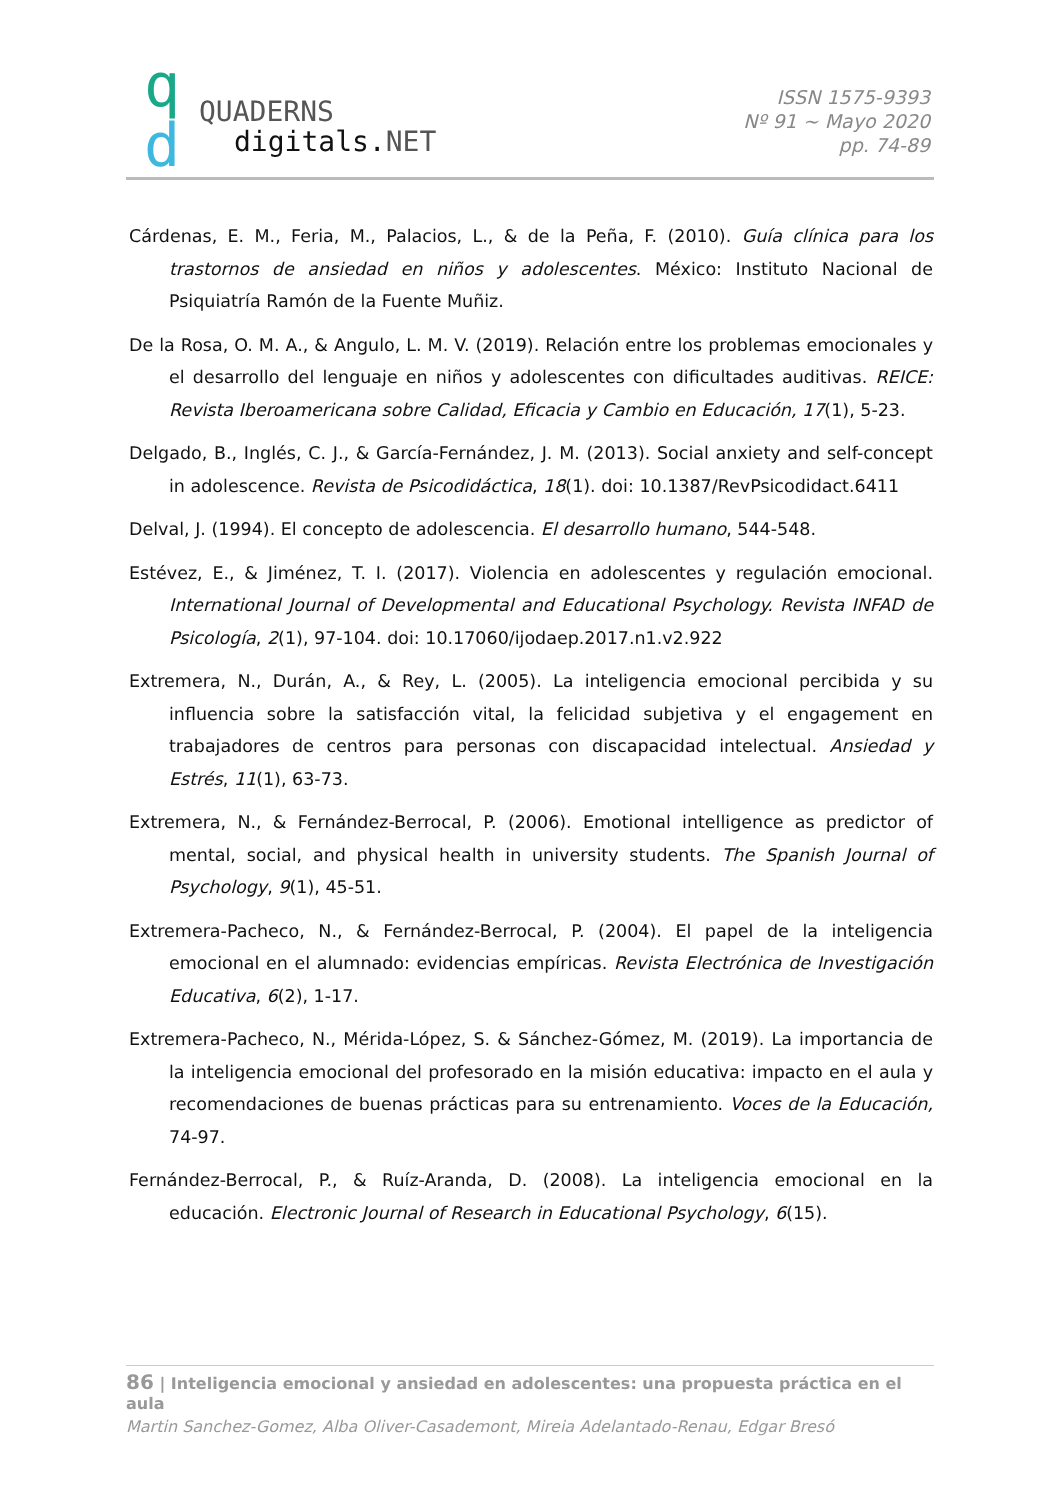q
d QUADERNS
digitals.NET
ISSN 1575-9393
Nº 91 ~ Mayo 2020
pp. 74-89
Cárdenas, E. M., Feria, M., Palacios, L., & de la Peña, F. (2010). Guía clínica para los trastornos de ansiedad en niños y adolescentes. México: Instituto Nacional de Psiquiatría Ramón de la Fuente Muñiz.
De la Rosa, O. M. A., & Angulo, L. M. V. (2019). Relación entre los problemas emocionales y el desarrollo del lenguaje en niños y adolescentes con dificultades auditivas. REICE: Revista Iberoamericana sobre Calidad, Eficacia y Cambio en Educación, 17(1), 5-23.
Delgado, B., Inglés, C. J., & García-Fernández, J. M. (2013). Social anxiety and self-concept in adolescence. Revista de Psicodidáctica, 18(1). doi: 10.1387/RevPsicodidact.6411
Delval, J. (1994). El concepto de adolescencia. El desarrollo humano, 544-548.
Estévez, E., & Jiménez, T. I. (2017). Violencia en adolescentes y regulación emocional. International Journal of Developmental and Educational Psychology. Revista INFAD de Psicología, 2(1), 97-104. doi: 10.17060/ijodaep.2017.n1.v2.922
Extremera, N., Durán, A., & Rey, L. (2005). La inteligencia emocional percibida y su influencia sobre la satisfacción vital, la felicidad subjetiva y el engagement en trabajadores de centros para personas con discapacidad intelectual. Ansiedad y Estrés, 11(1), 63-73.
Extremera, N., & Fernández-Berrocal, P. (2006). Emotional intelligence as predictor of mental, social, and physical health in university students. The Spanish Journal of Psychology, 9(1), 45-51.
Extremera-Pacheco, N., & Fernández-Berrocal, P. (2004). El papel de la inteligencia emocional en el alumnado: evidencias empíricas. Revista Electrónica de Investigación Educativa, 6(2), 1-17.
Extremera-Pacheco, N., Mérida-López, S. & Sánchez-Gómez, M. (2019). La importancia de la inteligencia emocional del profesorado en la misión educativa: impacto en el aula y recomendaciones de buenas prácticas para su entrenamiento. Voces de la Educación, 74-97.
Fernández-Berrocal, P., & Ruíz-Aranda, D. (2008). La inteligencia emocional en la educación. Electronic Journal of Research in Educational Psychology, 6(15).
86 | Inteligencia emocional y ansiedad en adolescentes: una propuesta práctica en el aula
Martin Sanchez-Gomez, Alba Oliver-Casademont, Mireia Adelantado-Renau, Edgar Bresó